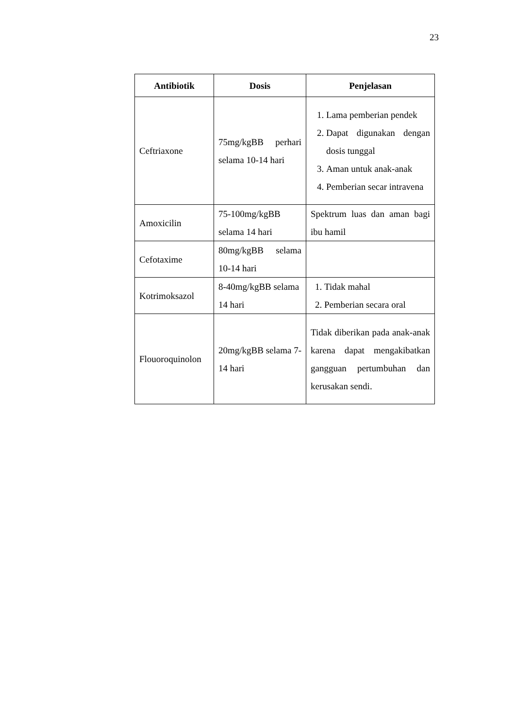23
| Antibiotik | Dosis | Penjelasan |
| --- | --- | --- |
| Ceftriaxone | 75mg/kgBB perhari selama 10-14 hari | 1. Lama pemberian pendek 2. Dapat digunakan dengan dosis tunggal 3. Aman untuk anak-anak 4. Pemberian secar intravena |
| Amoxicilin | 75-100mg/kgBB selama 14 hari | Spektrum luas dan aman bagi ibu hamil |
| Cefotaxime | 80mg/kgBB selama 10-14 hari | |
| Kotrimoksazol | 8-40mg/kgBB selama 14 hari | 1. Tidak mahal 2. Pemberian secara oral |
| Flouoroquinolon | 20mg/kgBB selama 7-14 hari | Tidak diberikan pada anak-anak karena dapat mengakibatkan gangguan pertumbuhan dan kerusakan sendi. |